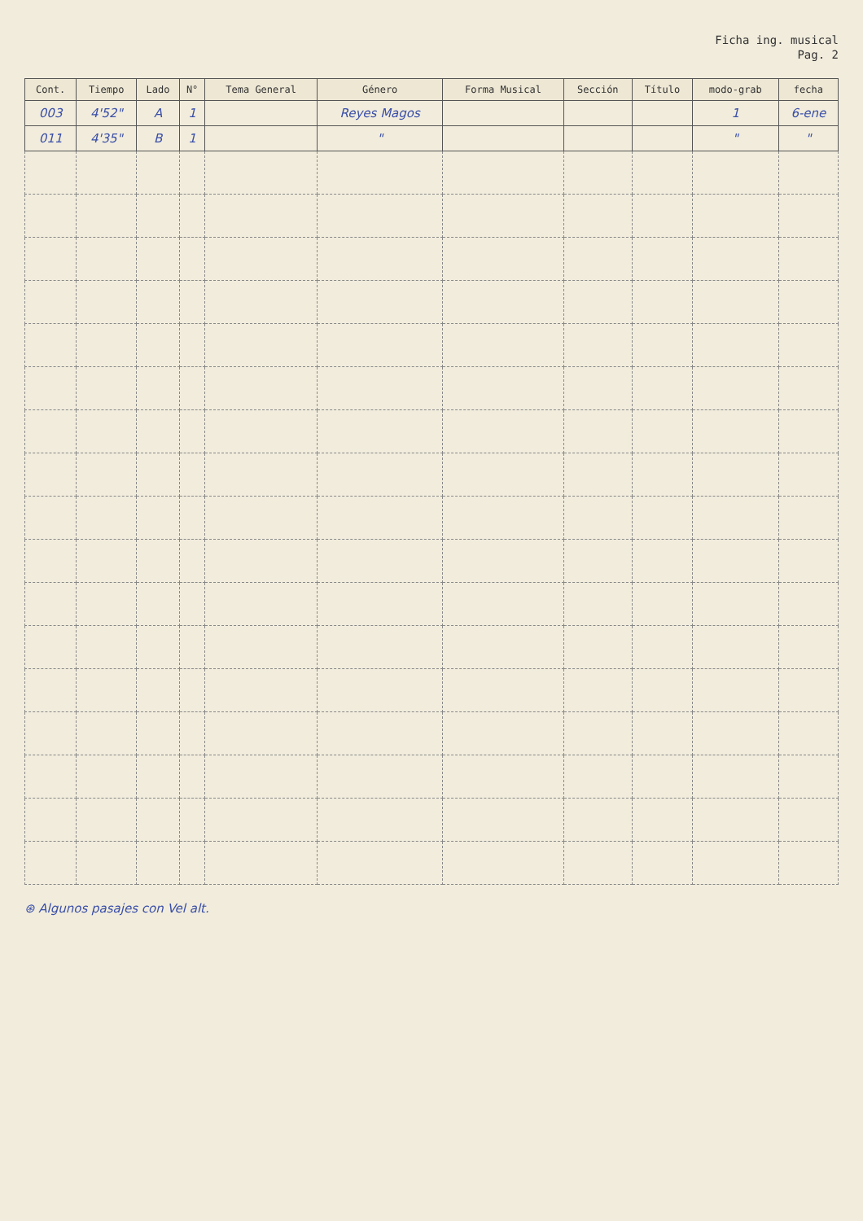Ficha ing. musical
Pag. 2
| Cont. | Tiempo | Lado | N° | Tema General | Género | Forma Musical | Sección | Título | modo-grab | fecha |
| --- | --- | --- | --- | --- | --- | --- | --- | --- | --- | --- |
| 003 | 4'52" | A | 1 | | Reyes Magos | | | | 1 | 6-ene |
| 011 | 4'35" | B | 1 | | " | | | | " | " |
⊛ Algunos pasajes con Vel alt.